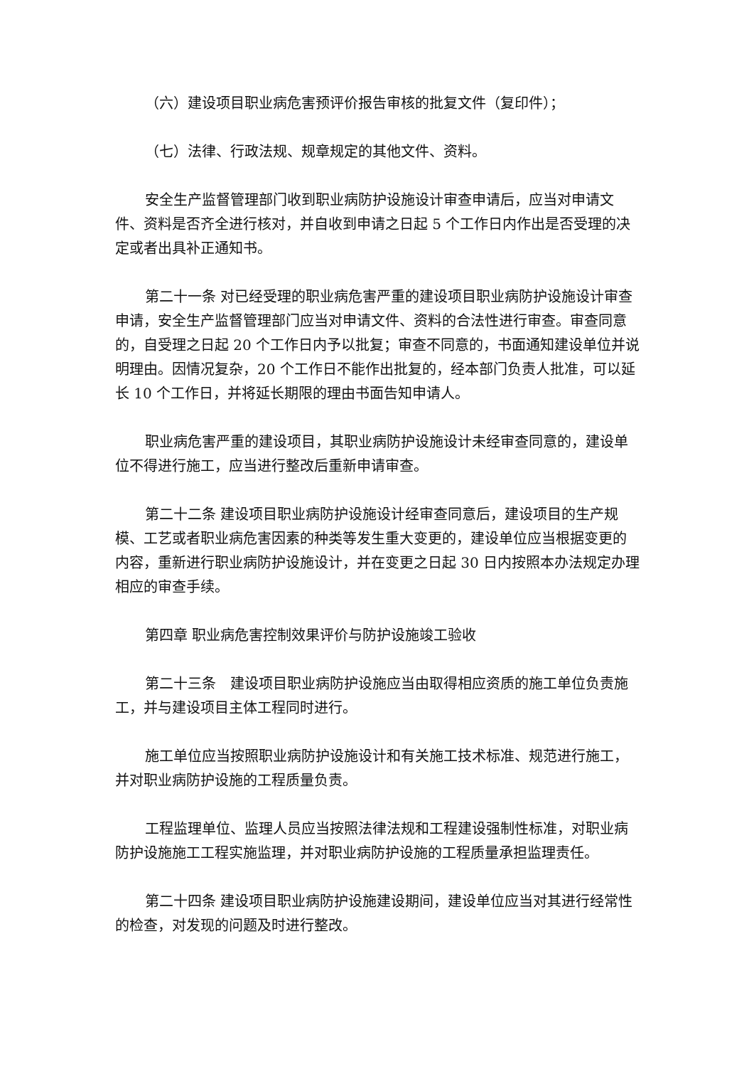（六）建设项目职业病危害预评价报告审核的批复文件（复印件）；
（七）法律、行政法规、规章规定的其他文件、资料。
安全生产监督管理部门收到职业病防护设施设计审查申请后，应当对申请文件、资料是否齐全进行核对，并自收到申请之日起 5 个工作日内作出是否受理的决定或者出具补正通知书。
第二十一条 对已经受理的职业病危害严重的建设项目职业病防护设施设计审查申请，安全生产监督管理部门应当对申请文件、资料的合法性进行审查。审查同意的，自受理之日起 20 个工作日内予以批复；审查不同意的，书面通知建设单位并说明理由。因情况复杂，20 个工作日不能作出批复的，经本部门负责人批准，可以延长 10 个工作日，并将延长期限的理由书面告知申请人。
职业病危害严重的建设项目，其职业病防护设施设计未经审查同意的，建设单位不得进行施工，应当进行整改后重新申请审查。
第二十二条 建设项目职业病防护设施设计经审查同意后，建设项目的生产规模、工艺或者职业病危害因素的种类等发生重大变更的，建设单位应当根据变更的内容，重新进行职业病防护设施设计，并在变更之日起 30 日内按照本办法规定办理相应的审查手续。
第四章 职业病危害控制效果评价与防护设施竣工验收
第二十三条　建设项目职业病防护设施应当由取得相应资质的施工单位负责施工，并与建设项目主体工程同时进行。
施工单位应当按照职业病防护设施设计和有关施工技术标准、规范进行施工，并对职业病防护设施的工程质量负责。
工程监理单位、监理人员应当按照法律法规和工程建设强制性标准，对职业病防护设施施工工程实施监理，并对职业病防护设施的工程质量承担监理责任。
第二十四条 建设项目职业病防护设施建设期间，建设单位应当对其进行经常性的检查，对发现的问题及时进行整改。